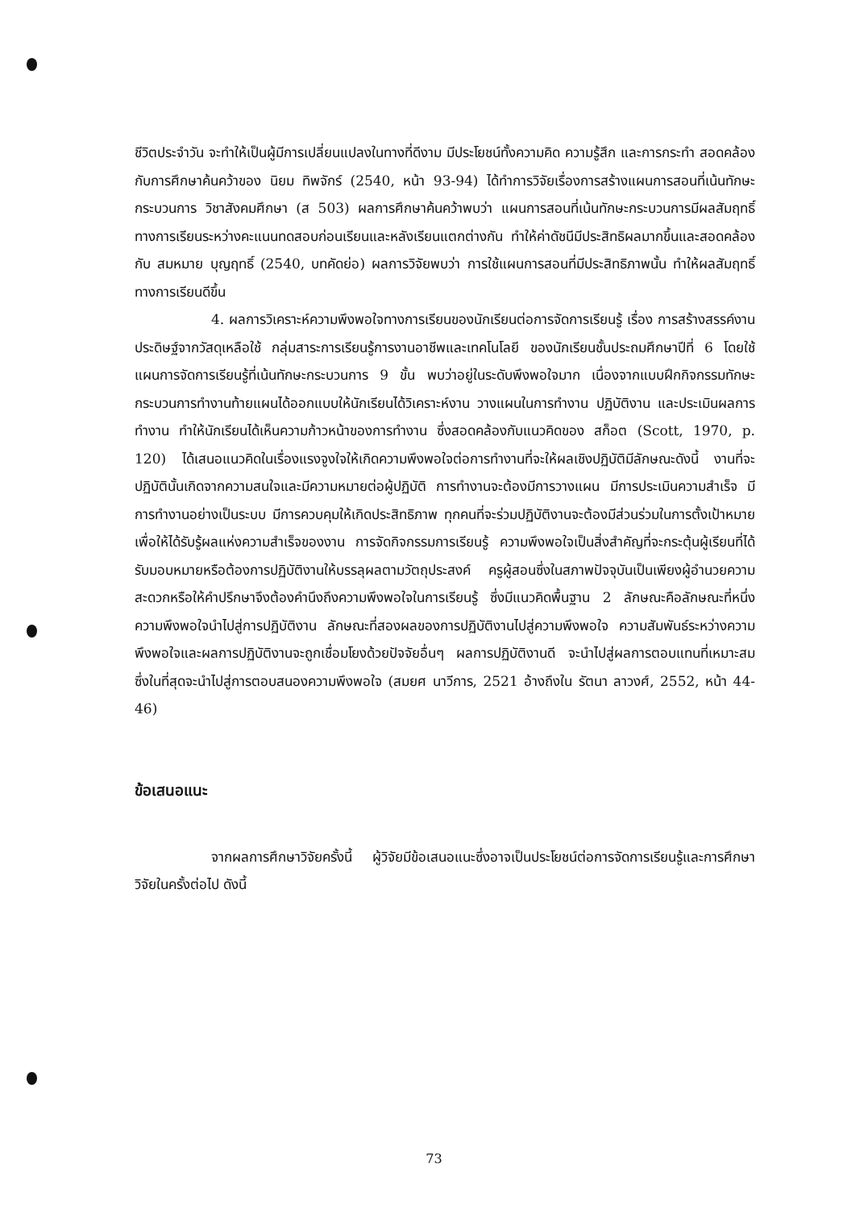ชีวิตประจำวัน จะทำให้เป็นผู้มีการเปลี่ยนแปลงในทางที่ดีงาม มีประโยชน์ทั้งความคิด ความรู้สึก และการกระทำ สอดคล้องกับการศึกษาค้นคว้าของ นิยม ทิพจักร์ (2540, หน้า 93-94) ได้ทำการวิจัยเรื่องการสร้างแผนการสอนที่เน้นทักษะกระบวนการ วิชาสังคมศึกษา (ส 503) ผลการศึกษาค้นคว้าพบว่า แผนการสอนที่เน้นทักษะกระบวนการมีผลสัมฤทธิ์ทางการเรียนระหว่างคะแนนทดสอบก่อนเรียนและหลังเรียนแตกต่างกัน ทำให้ค่าดัชนีมีประสิทธิผลมากขึ้นและสอดคล้องกับ สมหมาย บุญฤทธิ์ (2540, บทคัดย่อ) ผลการวิจัยพบว่า การใช้แผนการสอนที่มีประสิทธิภาพนั้น ทำให้ผลสัมฤทธิ์ทางการเรียนดีขึ้น
4. ผลการวิเคราะห์ความพึงพอใจทางการเรียนของนักเรียนต่อการจัดการเรียนรู้ เรื่อง การสร้างสรรค์งานประดิษฐ์จากวัสดุเหลือใช้ กลุ่มสาระการเรียนรู้การงานอาชีพและเทคโนโลยี ของนักเรียนชั้นประถมศึกษาปีที่ 6 โดยใช้แผนการจัดการเรียนรู้ที่เน้นทักษะกระบวนการ 9 ขั้น พบว่าอยู่ในระดับพึงพอใจมาก เนื่องจากแบบฝึกกิจกรรมทักษะกระบวนการทำงานท้ายแผนได้ออกแบบให้นักเรียนได้วิเคราะห์งาน วางแผนในการทำงาน ปฏิบัติงาน และประเมินผลการทำงาน ทำให้นักเรียนได้เห็นความก้าวหน้าของการทำงาน ซึ่งสอดคล้องกับแนวคิดของ สก็อต (Scott, 1970, p. 120) ได้เสนอแนวคิดในเรื่องแรงจูงใจให้เกิดความพึงพอใจต่อการทำงานที่จะให้ผลเชิงปฏิบัติมีลักษณะดังนี้ งานที่จะปฏิบัตินั้นเกิดจากความสนใจและมีความหมายต่อผู้ปฏิบัติ การทำงานจะต้องมีการวางแผน มีการประเมินความสำเร็จ มีการทำงานอย่างเป็นระบบ มีการควบคุมให้เกิดประสิทธิภาพ ทุกคนที่จะร่วมปฏิบัติงานจะต้องมีส่วนร่วมในการตั้งเป้าหมาย เพื่อให้ได้รับรู้ผลแห่งความสำเร็จของงาน การจัดกิจกรรมการเรียนรู้ ความพึงพอใจเป็นสิ่งสำคัญที่จะกระตุ้นผู้เรียนที่ได้รับมอบหมายหรือต้องการปฏิบัติงานให้บรรลุผลตามวัตถุประสงค์ ครูผู้สอนซึ่งในสภาพปัจจุบันเป็นเพียงผู้อำนวยความสะดวกหรือให้คำปรึกษาจึงต้องคำนึงถึงความพึงพอใจในการเรียนรู้ ซึ่งมีแนวคิดพื้นฐาน 2 ลักษณะคือลักษณะที่หนึ่งความพึงพอใจนำไปสู่การปฏิบัติงาน ลักษณะที่สองผลของการปฏิบัติงานไปสู่ความพึงพอใจ ความสัมพันธ์ระหว่างความพึงพอใจและผลการปฏิบัติงานจะถูกเชื่อมโยงด้วยปัจจัยอื่นๆ ผลการปฏิบัติงานดี จะนำไปสู่ผลการตอบแทนที่เหมาะสม ซึ่งในที่สุดจะนำไปสู่การตอบสนองความพึงพอใจ (สมยศ นาวีการ, 2521 อ้างถึงใน รัตนา ลาวงศ์, 2552, หน้า 44-46)
ข้อเสนอแนะ
จากผลการศึกษาวิจัยครั้งนี้ ผู้วิจัยมีข้อเสนอแนะซึ่งอาจเป็นประโยชน์ต่อการจัดการเรียนรู้และการศึกษาวิจัยในครั้งต่อไป ดังนี้
73